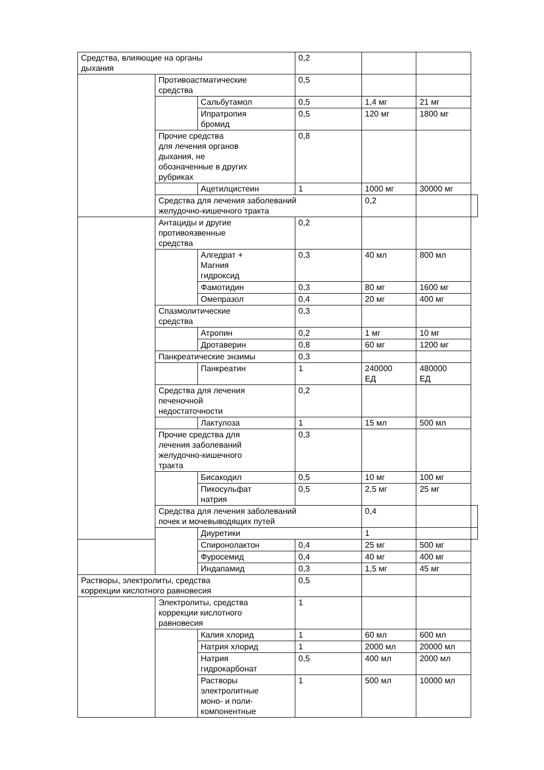| Средства, влияющие на органы дыхания | | | 0,2 | | | |
| | Противоастматические средства | | 0,5 | | | |
| | | Сальбутамол | 0,5 | 1,4 мг | 21 мг | |
| | | Ипратропия бромид | 0,5 | 120 мг | 1800 мг | |
| | Прочие средства для лечения органов дыхания, не обозначенные в других рубриках | | 0,8 | | | |
| | | Ацетилцистеин | 1 | 1000 мг | 30000 мг | |
| | Средства для лечения заболеваний желудочно-кишечного тракта | | | 0,2 | | |
| | Антациды и другие противоязвенные средства | | 0,2 | | | |
| | | Алгедрат + Магния гидроксид | 0,3 | 40 мл | 800 мл | |
| | | Фамотидин | 0,3 | 80 мг | 1600 мг | |
| | | Омепразол | 0,4 | 20 мг | 400 мг | |
| | Спазмолитические средства | | 0,3 | | | |
| | | Атропин | 0,2 | 1 мг | 10 мг | |
| | | Дротаверин | 0,8 | 60 мг | 1200 мг | |
| | Панкреатические энзимы | | 0,3 | | | |
| | | Панкреатин | 1 | 240000 ЕД | 480000 ЕД | |
| | Средства для лечения печеночной недостаточности | | 0,2 | | | |
| | | Лактулоза | 1 | 15 мл | 500 мл | |
| | Прочие средства для лечения заболеваний желудочно-кишечного тракта | | 0,3 | | | |
| | | Бисакодил | 0,5 | 10 мг | 100 мг | |
| | | Пикосульфат натрия | 0,5 | 2,5 мг | 25 мг | |
| | Средства для лечения заболеваний почек и мочевыводящих путей | | | 0,4 | | |
| | | Диуретики | | 1 | | |
| | | Спиронолактон | 0,4 | 25 мг | 500 мг | |
| | | Фуросемид | 0,4 | 40 мг | 400 мг | |
| | | Индапамид | 0,3 | 1,5 мг | 45 мг | |
| Растворы, электролиты, средства коррекции кислотного равновесия | | | 0,5 | | | |
| | Электролиты, средства коррекции кислотного равновесия | | 1 | | | |
| | | Калия хлорид | 1 | 60 мл | 600 мл | |
| | | Натрия хлорид | 1 | 2000 мл | 20000 мл | |
| | | Натрия гидрокарбонат | 0,5 | 400 мл | 2000 мл | |
| | | Растворы электролитные моно- и поли- компонентные | 1 | 500 мл | 10000 мл | |